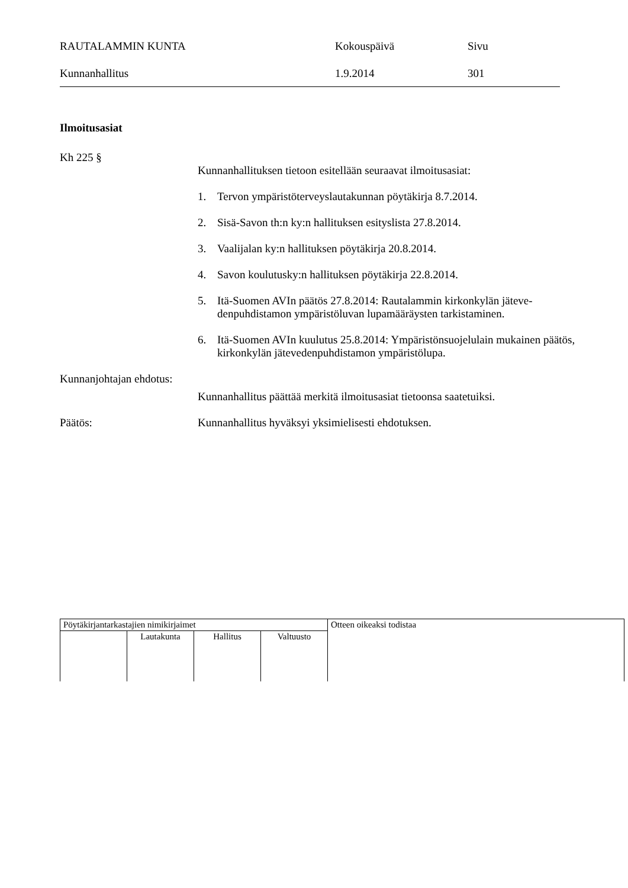RAUTALAMMIN KUNTA
Kokouspäivä
Sivu
Kunnanhallitus
1.9.2014
301
Ilmoitusasiat
Kh 225 §
Kunnanhallituksen tietoon esitellään seuraavat ilmoitusasiat:
1. Tervon ympäristöterveyslautakunnan pöytäkirja 8.7.2014.
2. Sisä-Savon th:n ky:n hallituksen esityslista 27.8.2014.
3. Vaalijalan ky:n hallituksen pöytäkirja 20.8.2014.
4. Savon koulutusky:n hallituksen pöytäkirja 22.8.2014.
5. Itä-Suomen AVIn päätös 27.8.2014: Rautalammin kirkonkylän jäteve­denpuhdistamon ympäristöluvan lupamääräysten tarkistaminen.
6. Itä-Suomen AVIn kuulutus 25.8.2014: Ympäristönsuojelulain mukai­nen päätös, kirkonkylän jätevedenpuhdistamon ympäristölupa.
Kunnanjohtajan ehdotus:
Kunnanhallitus päättää merkitä ilmoitusasiat tietoonsa saatetuiksi.
Päätös:
Kunnanhallitus hyväksyi yksimielisesti ehdotuksen.
| Pöytäkirjantarkastajien nimikirjaimet | | | | Otteen oikeaksi todistaa |
| | Lautakunta | Hallitus | Valtuusto | |